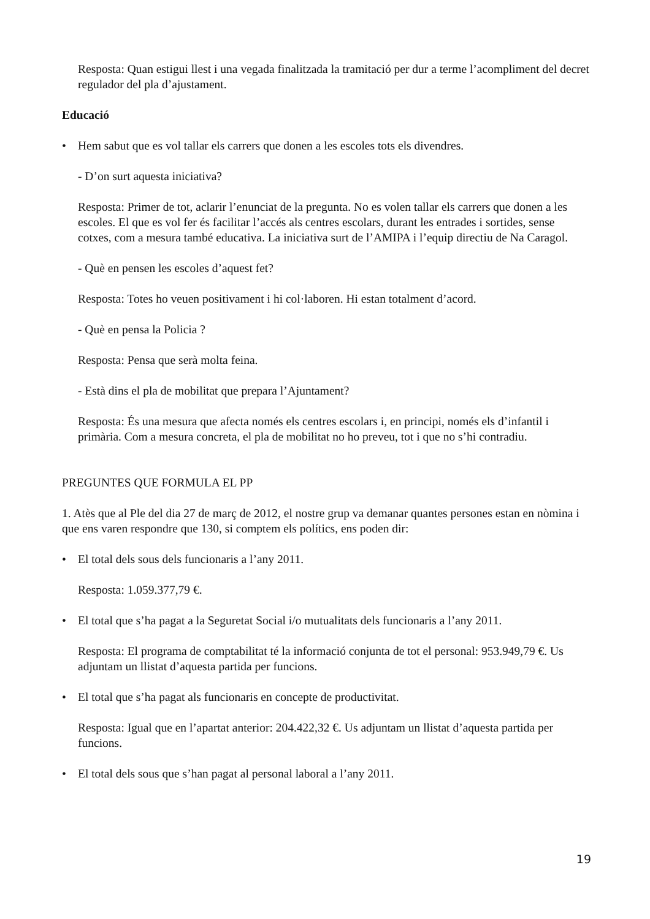Resposta: Quan estigui llest i una vegada finalitzada la tramitació per dur a terme l’acompliment del decret regulador del pla d’ajustament.
Educació
• Hem sabut que es vol tallar els carrers que donen a les escoles tots els divendres.
- D’on surt aquesta iniciativa?
Resposta: Primer de tot, aclarir l’enunciat de la pregunta. No es volen tallar els carrers que donen a les escoles. El que es vol fer és facilitar l’accés als centres escolars, durant les entrades i sortides, sense cotxes, com a mesura també educativa. La iniciativa surt de l’AMIPA i l’equip directiu de Na Caragol.
- Què en pensen les escoles d’aquest fet?
Resposta: Totes ho veuen positivament i hi col·laboren. Hi estan totalment d’acord.
- Què en pensa la Policia ?
Resposta: Pensa que serà molta feina.
- Està dins el pla de mobilitat que prepara l’Ajuntament?
Resposta: És una mesura que afecta només els centres escolars i, en principi, només els d’infantil i primària. Com a mesura concreta, el pla de mobilitat no ho preveu, tot i que no s’hi contradiu.
PREGUNTES QUE FORMULA EL PP
1. Atès que al Ple del dia 27 de març de 2012, el nostre grup va demanar quantes persones estan en nòmina i que ens varen respondre que 130, si comptem els polítics, ens poden dir:
• El total dels sous dels funcionaris a l’any 2011.
Resposta: 1.059.377,79 €.
• El total que s’ha pagat a la Seguretat Social i/o mutualitats dels funcionaris a l’any 2011.
Resposta: El programa de comptabilitat té la informació conjunta de tot el personal: 953.949,79 €. Us adjuntam un llistat d’aquesta partida per funcions.
• El total que s’ha pagat als funcionaris en concepte de productivitat.
Resposta: Igual que en l’apartat anterior: 204.422,32 €. Us adjuntam un llistat d’aquesta partida per funcions.
• El total dels sous que s’han pagat al personal laboral a l’any 2011.
19